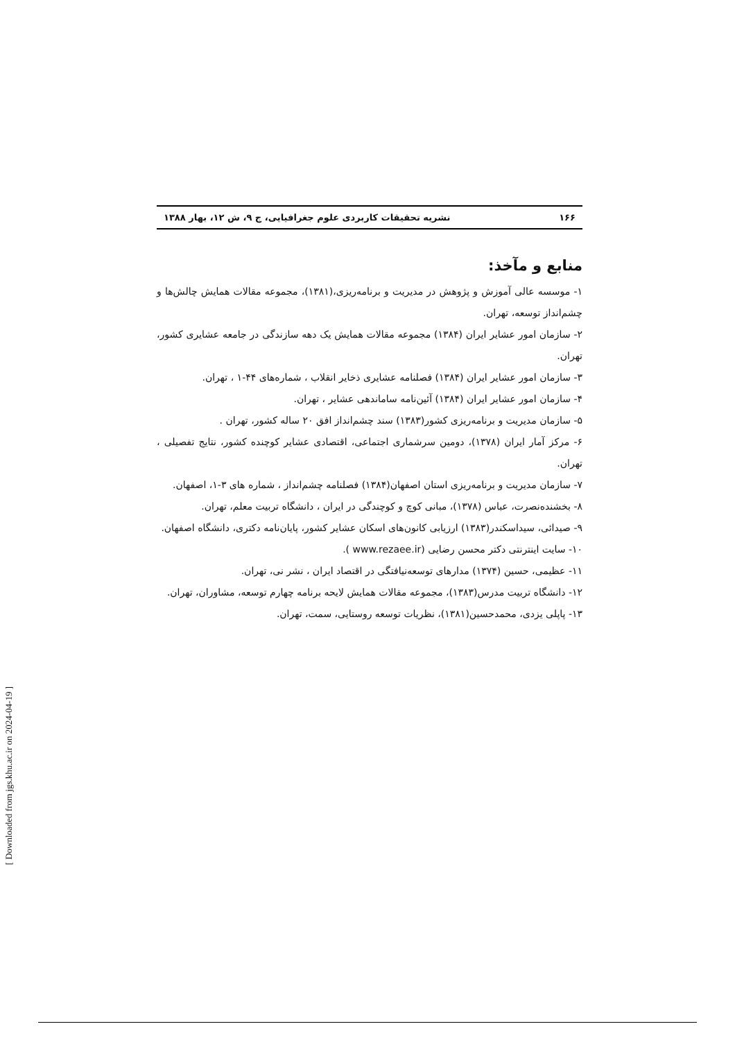۱۶۶ نشریه تحقیقات کاربردی علوم جغرافیایی، ج ۹، ش ۱۲، بهار ۱۳۸۸
منابع و مآخذ:
۱- موسسه عالی آموزش و پژوهش در مدیریت و برنامه‌ریزی،(۱۳۸۱)، مجموعه مقالات همایش چالش‌ها و چشم‌انداز توسعه، تهران.
۲- سازمان امور عشایر ایران (۱۳۸۴) مجموعه مقالات همایش یک دهه سازندگی در جامعه عشایری کشور، تهران.
۳- سازمان امور عشایر ایران (۱۳۸۴) فصلنامه عشایری ذخایر انقلاب ، شماره‌های ۴۴-۱ ، تهران.
۴- سازمان امور عشایر ایران (۱۳۸۴) آئین‌نامه ساماندهی عشایر ، تهران.
۵- سازمان مدیریت و برنامه‌ریزی کشور(۱۳۸۳) سند چشم‌انداز افق ۲۰ ساله کشور، تهران .
۶- مرکز آمار ایران (۱۳۷۸)، دومین سرشماری اجتماعی، اقتصادی عشایر کوچنده کشور، نتایج تفصیلی ، تهران.
۷- سازمان مدیریت و برنامه‌ریزی استان اصفهان(۱۳۸۴) فصلنامه چشم‌انداز ، شماره های ۳-۱، اصفهان.
۸- بخشنده‌نصرت، عباس (۱۳۷۸)، مبانی کوچ و کوچندگی در ایران ، دانشگاه تربیت معلم، تهران.
۹- صیدائی، سیداسکندر(۱۳۸۳) ارزیابی کانون‌های اسکان عشایر کشور، پایان‌نامه دکتری، دانشگاه اصفهان.
۱۰- سایت اینترنتی دکتر محسن رضایی (www.rezaee.ir ).
۱۱- عظیمی، حسین (۱۳۷۴) مدارهای توسعه‌نیافتگی در اقتصاد ایران ، نشر نی، تهران.
۱۲- دانشگاه تربیت مدرس(۱۳۸۳)، مجموعه مقالات همایش لایحه برنامه چهارم توسعه، مشاوران، تهران.
۱۳- پاپلی یزدی، محمدحسین(۱۳۸۱)، نظریات توسعه روستایی، سمت، تهران.
[ Downloaded from jgs.khu.ac.ir on 2024-04-19 ]